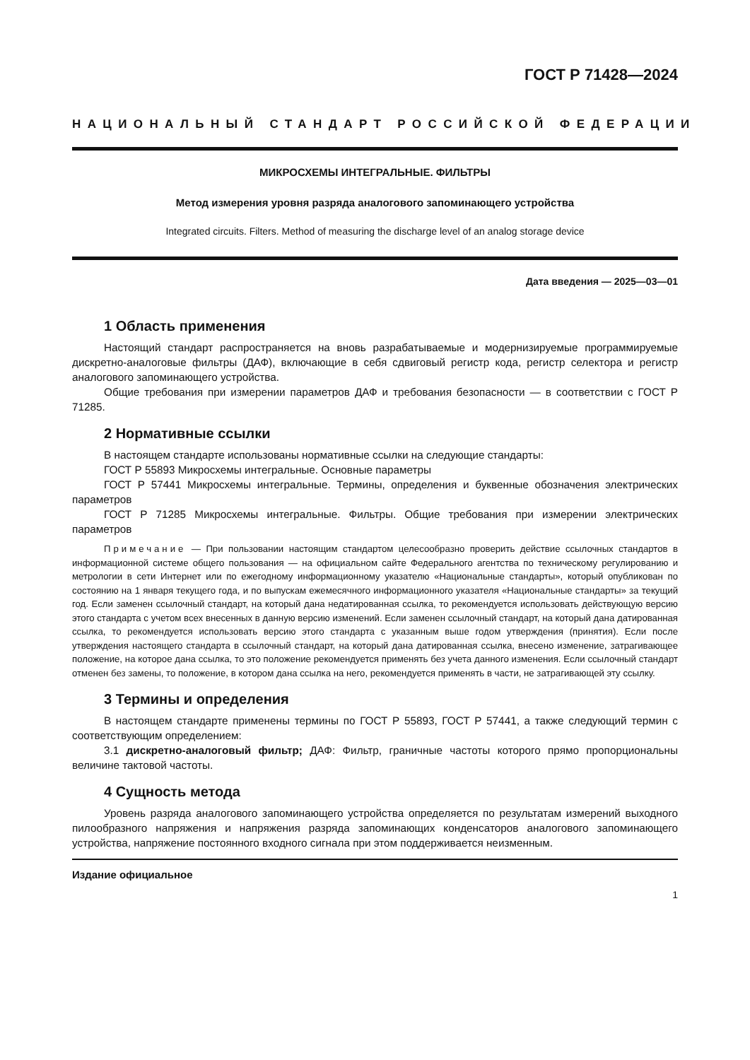ГОСТ Р 71428—2024
НАЦИОНАЛЬНЫЙ СТАНДАРТ РОССИЙСКОЙ ФЕДЕРАЦИИ
МИКРОСХЕМЫ ИНТЕГРАЛЬНЫЕ. ФИЛЬТРЫ
Метод измерения уровня разряда аналогового запоминающего устройства
Integrated circuits. Filters. Method of measuring the discharge level of an analog storage device
Дата введения — 2025—03—01
1 Область применения
Настоящий стандарт распространяется на вновь разрабатываемые и модернизируемые программируемые дискретно-аналоговые фильтры (ДАФ), включающие в себя сдвиговый регистр кода, регистр селектора и регистр аналогового запоминающего устройства.
Общие требования при измерении параметров ДАФ и требования безопасности — в соответствии с ГОСТ Р 71285.
2 Нормативные ссылки
В настоящем стандарте использованы нормативные ссылки на следующие стандарты:
ГОСТ Р 55893 Микросхемы интегральные. Основные параметры
ГОСТ Р 57441 Микросхемы интегральные. Термины, определения и буквенные обозначения электрических параметров
ГОСТ Р 71285 Микросхемы интегральные. Фильтры. Общие требования при измерении электрических параметров
Примечание — При пользовании настоящим стандартом целесообразно проверить действие ссылочных стандартов в информационной системе общего пользования — на официальном сайте Федерального агентства по техническому регулированию и метрологии в сети Интернет или по ежегодному информационному указателю «Национальные стандарты», который опубликован по состоянию на 1 января текущего года, и по выпускам ежемесячного информационного указателя «Национальные стандарты» за текущий год. Если заменен ссылочный стандарт, на который дана недатированная ссылка, то рекомендуется использовать действующую версию этого стандарта с учетом всех внесенных в данную версию изменений. Если заменен ссылочный стандарт, на который дана датированная ссылка, то рекомендуется использовать версию этого стандарта с указанным выше годом утверждения (принятия). Если после утверждения настоящего стандарта в ссылочный стандарт, на который дана датированная ссылка, внесено изменение, затрагивающее положение, на которое дана ссылка, то это положение рекомендуется применять без учета данного изменения. Если ссылочный стандарт отменен без замены, то положение, в котором дана ссылка на него, рекомендуется применять в части, не затрагивающей эту ссылку.
3 Термины и определения
В настоящем стандарте применены термины по ГОСТ Р 55893, ГОСТ Р 57441, а также следующий термин с соответствующим определением:
3.1 дискретно-аналоговый фильтр; ДАФ: Фильтр, граничные частоты которого прямо пропорциональны величине тактовой частоты.
4 Сущность метода
Уровень разряда аналогового запоминающего устройства определяется по результатам измерений выходного пилообразного напряжения и напряжения разряда запоминающих конденсаторов аналогового запоминающего устройства, напряжение постоянного входного сигнала при этом поддерживается неизменным.
Издание официальное
1